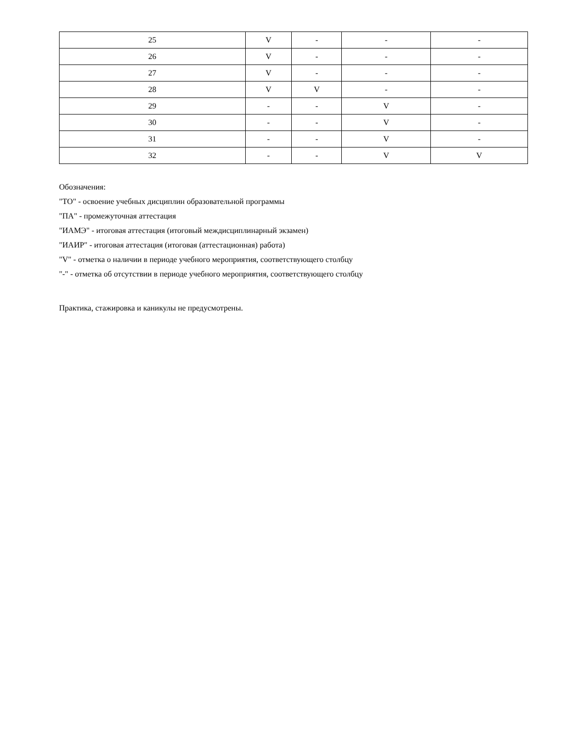| 25 | V | - | - | - |
| 26 | V | - | - | - |
| 27 | V | - | - | - |
| 28 | V | V | - | - |
| 29 | - | - | V | - |
| 30 | - | - | V | - |
| 31 | - | - | V | - |
| 32 | - | - | V | V |
Обозначения:
"ТО" - освоение учебных дисциплин образовательной программы
"ПА" - промежуточная аттестация
"ИАМЭ" - итоговая аттестация (итоговый междисциплинарный экзамен)
"ИАИР" - итоговая аттестация (итоговая (аттестационная) работа)
"V" - отметка о наличии в периоде учебного мероприятия, соответствующего столбцу
"-" - отметка об отсутствии в периоде учебного мероприятия, соответствующего столбцу
Практика, стажировка и каникулы не предусмотрены.